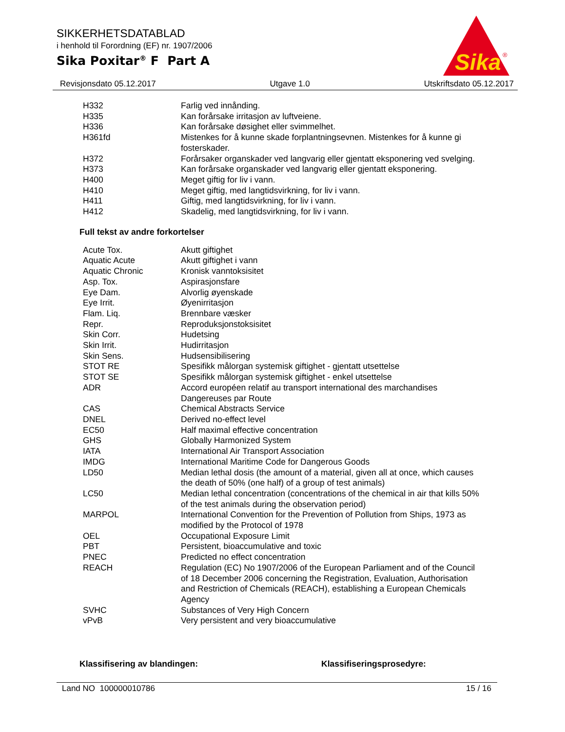SIKKERHETSDATABLAD
i henhold til Forordning (EF) nr. 1907/2006
Sika Poxitar<sup>®</sup> F Part A
Sika
®
Revisjonsdato 05.12.2017 Utgave 1.0 Utskriftsdato 05.12.2017
| H332 | Farlig ved innånding. |
| H335 | Kan forårsake irritasjon av luftveiene. |
| H336 | Kan forårsake døsighet eller svimmelhet. |
| H361fd | Mistenkes for å kunne skade forplantningsevnen. Mistenkes for å kunne gi fosterskader. |
| H372 | Forårsaker organskader ved langvarig eller gjentatt eksponering ved svelging. |
| H373 | Kan forårsake organskader ved langvarig eller gjentatt eksponering. |
| H400 | Meget giftig for liv i vann. |
| H410 | Meget giftig, med langtidsvirkning, for liv i vann. |
| H411 | Giftig, med langtidsvirkning, for liv i vann. |
| H412 | Skadelig, med langtidsvirkning, for liv i vann. |
Full tekst av andre forkortelser
| Acute Tox. | Akutt giftighet |
| Aquatic Acute | Akutt giftighet i vann |
| Aquatic Chronic | Kronisk vanntoksisitet |
| Asp. Tox. | Aspirasjonsfare |
| Eye Dam. | Alvorlig øyenskade |
| Eye Irrit. | Øyenirritasjon |
| Flam. Liq. | Brennbare væsker |
| Repr. | Reproduksjonstoksisitet |
| Skin Corr. | Hudetsing |
| Skin Irrit. | Hudirritasjon |
| Skin Sens. | Hudsensibilisering |
| STOT RE | Spesifikk målorgan systemisk giftighet - gjentatt utsettelse |
| STOT SE | Spesifikk målorgan systemisk giftighet - enkel utsettelse |
| ADR | Accord européen relatif au transport international des marchandises Dangereuses par Route |
| CAS | Chemical Abstracts Service |
| DNEL | Derived no-effect level |
| EC50 | Half maximal effective concentration |
| GHS | Globally Harmonized System |
| IATA | International Air Transport Association |
| IMDG | International Maritime Code for Dangerous Goods |
| LD50 | Median lethal dosis (the amount of a material, given all at once, which causes the death of 50% (one half) of a group of test animals) |
| LC50 | Median lethal concentration (concentrations of the chemical in air that kills 50% of the test animals during the observation period) |
| MARPOL | International Convention for the Prevention of Pollution from Ships, 1973 as modified by the Protocol of 1978 |
| OEL | Occupational Exposure Limit |
| PBT | Persistent, bioaccumulative and toxic |
| PNEC | Predicted no effect concentration |
| REACH | Regulation (EC) No 1907/2006 of the European Parliament and of the Council of 18 December 2006 concerning the Registration, Evaluation, Authorisation and Restriction of Chemicals (REACH), establishing a European Chemicals Agency |
| SVHC | Substances of Very High Concern |
| vPvB | Very persistent and very bioaccumulative |
Klassifisering av blandingen: Klassifiseringsprosedyre:
Land NO 100000010786 15 / 16